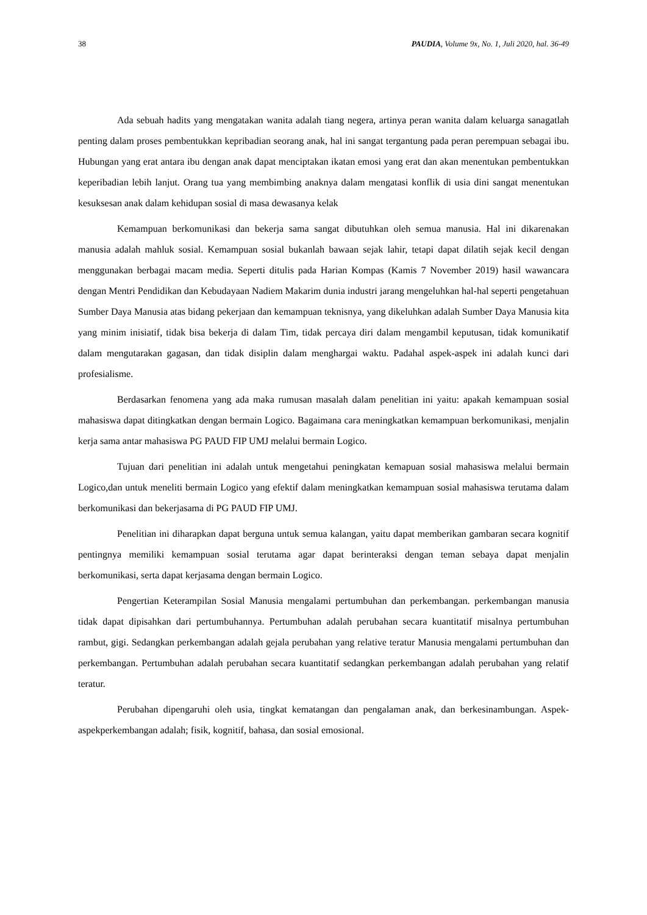38 PAUDIA, Volume 9x, No. 1, Juli 2020, hal. 36-49
Ada sebuah hadits yang mengatakan wanita adalah tiang negera, artinya peran wanita dalam keluarga sanagatlah penting dalam proses pembentukkan kepribadian seorang anak, hal ini sangat tergantung pada peran perempuan sebagai ibu. Hubungan yang erat antara ibu dengan anak dapat menciptakan ikatan emosi yang erat dan akan menentukan pembentukkan keperibadian lebih lanjut. Orang tua yang membimbing anaknya dalam mengatasi konflik di usia dini sangat menentukan kesuksesan anak dalam kehidupan sosial di masa dewasanya kelak
Kemampuan berkomunikasi dan bekerja sama sangat dibutuhkan oleh semua manusia. Hal ini dikarenakan manusia adalah mahluk sosial. Kemampuan sosial bukanlah bawaan sejak lahir, tetapi dapat dilatih sejak kecil dengan menggunakan berbagai macam media. Seperti ditulis pada Harian Kompas (Kamis 7 November 2019) hasil wawancara dengan Mentri Pendidikan dan Kebudayaan Nadiem Makarim dunia industri jarang mengeluhkan hal-hal seperti pengetahuan Sumber Daya Manusia atas bidang pekerjaan dan kemampuan teknisnya, yang dikeluhkan adalah Sumber Daya Manusia kita yang minim inisiatif, tidak bisa bekerja di dalam Tim, tidak percaya diri dalam mengambil keputusan, tidak komunikatif dalam mengutarakan gagasan, dan tidak disiplin dalam menghargai waktu. Padahal aspek-aspek ini adalah kunci dari profesialisme.
Berdasarkan fenomena yang ada maka rumusan masalah dalam penelitian ini yaitu: apakah kemampuan sosial mahasiswa dapat ditingkatkan dengan bermain Logico. Bagaimana cara meningkatkan kemampuan berkomunikasi, menjalin kerja sama antar mahasiswa PG PAUD FIP UMJ melalui bermain Logico.
Tujuan dari penelitian ini adalah untuk mengetahui peningkatan kemapuan sosial mahasiswa melalui bermain Logico,dan untuk meneliti bermain Logico yang efektif dalam meningkatkan kemampuan sosial mahasiswa terutama dalam berkomunikasi dan bekerjasama di PG PAUD FIP UMJ.
Penelitian ini diharapkan dapat berguna untuk semua kalangan, yaitu dapat memberikan gambaran secara kognitif pentingnya memiliki kemampuan sosial terutama agar dapat berinteraksi dengan teman sebaya dapat menjalin berkomunikasi, serta dapat kerjasama dengan bermain Logico.
Pengertian Keterampilan Sosial Manusia mengalami pertumbuhan dan perkembangan. perkembangan manusia tidak dapat dipisahkan dari pertumbuhannya. Pertumbuhan adalah perubahan secara kuantitatif misalnya pertumbuhan rambut, gigi. Sedangkan perkembangan adalah gejala perubahan yang relative teratur Manusia mengalami pertumbuhan dan perkembangan. Pertumbuhan adalah perubahan secara kuantitatif sedangkan perkembangan adalah perubahan yang relatif teratur.
Perubahan dipengaruhi oleh usia, tingkat kematangan dan pengalaman anak, dan berkesinambungan. Aspek-aspekperkembangan adalah; fisik, kognitif, bahasa, dan sosial emosional.